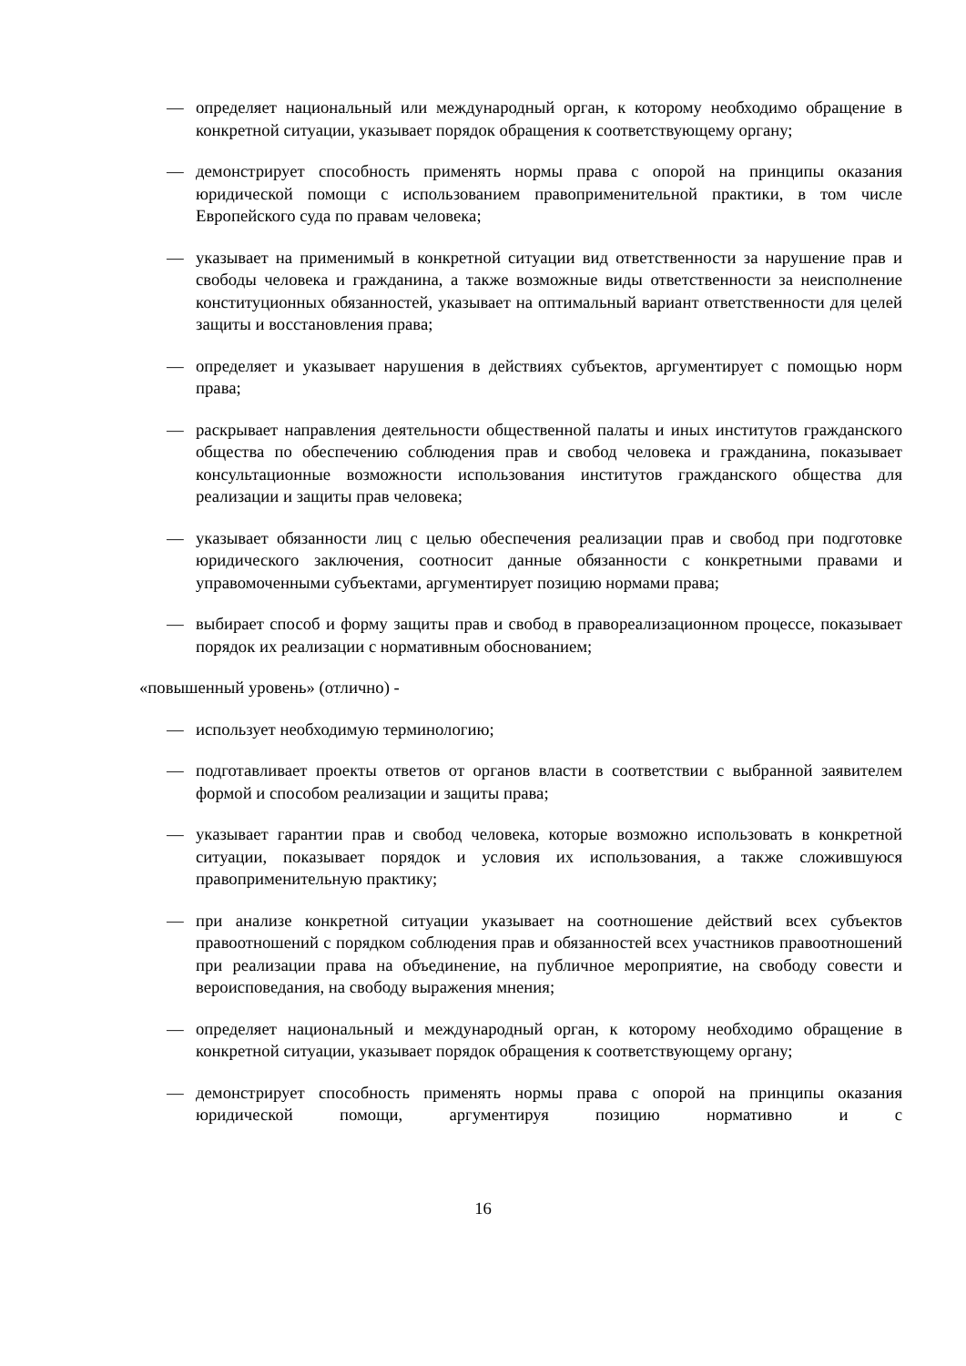— определяет национальный или международный орган, к которому необходимо обращение в конкретной ситуации, указывает порядок обращения к соответствующему органу;
— демонстрирует способность применять нормы права с опорой на принципы оказания юридической помощи с использованием правоприменительной практики, в том числе Европейского суда по правам человека;
— указывает на применимый в конкретной ситуации вид ответственности за нарушение прав и свободы человека и гражданина, а также возможные виды ответственности за неисполнение конституционных обязанностей, указывает на оптимальный вариант ответственности для целей защиты и восстановления права;
— определяет и указывает нарушения в действиях субъектов, аргументирует с помощью норм права;
— раскрывает направления деятельности общественной палаты и иных институтов гражданского общества по обеспечению соблюдения прав и свобод человека и гражданина, показывает консультационные возможности использования институтов гражданского общества для реализации и защиты прав человека;
— указывает обязанности лиц с целью обеспечения реализации прав и свобод при подготовке юридического заключения, соотносит данные обязанности с конкретными правами и управомоченными субъектами, аргументирует позицию нормами права;
— выбирает способ и форму защиты прав и свобод в правореализационном процессе, показывает порядок их реализации с нормативным обоснованием;
«повышенный уровень» (отлично) -
— использует необходимую терминологию;
— подготавливает проекты ответов от органов власти в соответствии с выбранной заявителем формой и способом реализации и защиты права;
— указывает гарантии прав и свобод человека, которые возможно использовать в конкретной ситуации, показывает порядок и условия их использования, а также сложившуюся правоприменительную практику;
— при анализе конкретной ситуации указывает на соотношение действий всех субъектов правоотношений с порядком соблюдения прав и обязанностей всех участников правоотношений при реализации права на объединение, на публичное мероприятие, на свободу совести и вероисповедания, на свободу выражения мнения;
— определяет национальный и международный орган, к которому необходимо обращение в конкретной ситуации, указывает порядок обращения к соответствующему органу;
— демонстрирует способность применять нормы права с опорой на принципы оказания юридической помощи, аргументируя позицию нормативно и с
16